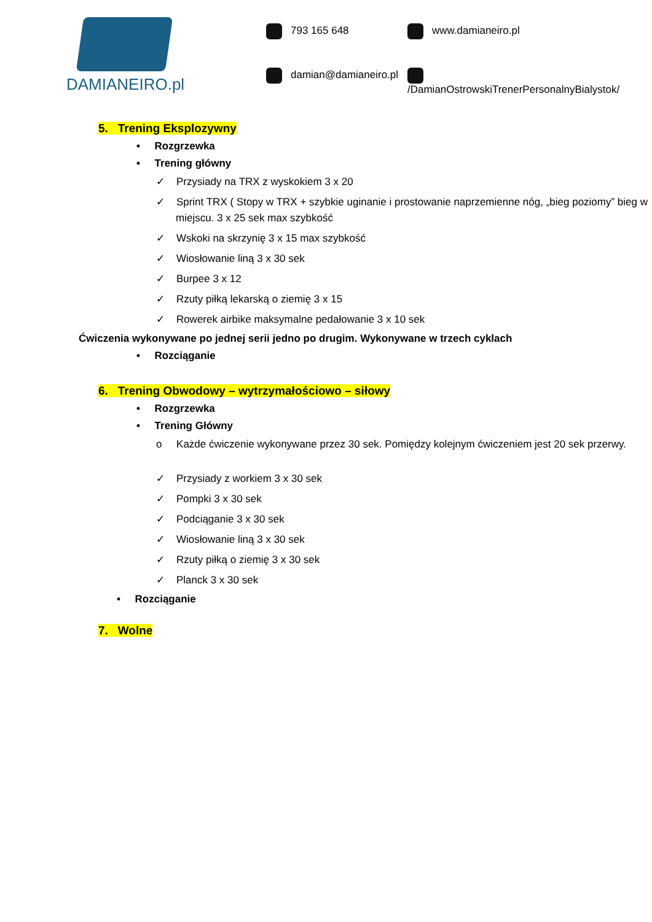DAMIANEIRO.pl
793 165 648
www.damianeiro.pl
damian@damianeiro.pl
/DamianOstrowskiTrenerPersonalnyBialystok/
5. Trening Eksplozywny
• Rozgrzewka
• Trening główny
✓ Przysiady na TRX z wyskokiem 3 x 20
✓ Sprint TRX ( Stopy w TRX + szybkie uginanie i prostowanie naprzemienne nóg, „bieg poziomy” bieg w miejscu. 3 x 25 sek max szybkość
✓ Wskoki na skrzynię 3 x 15 max szybkość
✓ Wiosłowanie liną 3 x 30 sek
✓ Burpee 3 x 12
✓ Rzuty piłką lekarską o ziemię 3 x 15
✓ Rowerek airbike maksymalne pedałowanie 3 x 10 sek
Ćwiczenia wykonywane po jednej serii jedno po drugim. Wykonywane w trzech cyklach
• Rozciąganie
6. Trening Obwodowy – wytrzymałościowo – siłowy
• Rozgrzewka
• Trening Główny
o Każde ćwiczenie wykonywane przez 30 sek. Pomiędzy kolejnym ćwiczeniem jest 20 sek przerwy.
✓ Przysiady z workiem 3 x 30 sek
✓ Pompki 3 x 30 sek
✓ Podciąganie 3 x 30 sek
✓ Wiosłowanie liną 3 x 30 sek
✓ Rzuty piłką o ziemię 3 x 30 sek
✓ Planck 3 x 30 sek
• Rozciąganie
7. Wolne